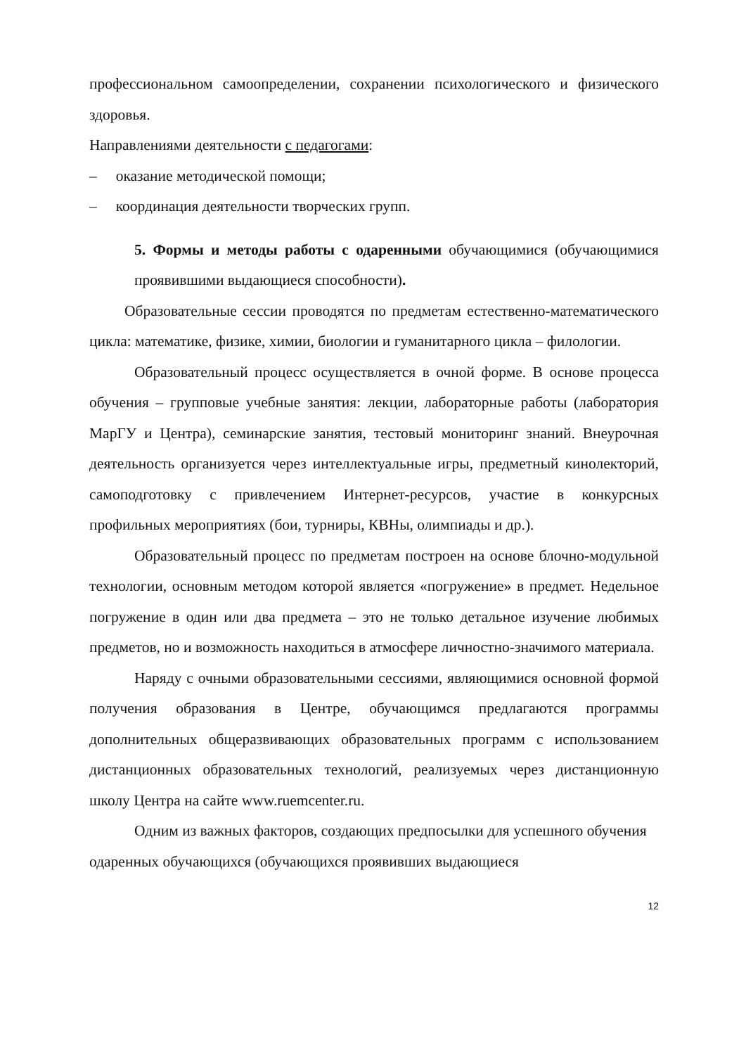профессиональном самоопределении, сохранении психологического и физического здоровья.
Направлениями деятельности с педагогами:
– оказание методической помощи;
– координация деятельности творческих групп.
5. Формы и методы работы с одаренными обучающимися (обучающимися проявившими выдающиеся способности).
Образовательные сессии проводятся по предметам естественно-математического цикла: математике, физике, химии, биологии и гуманитарного цикла – филологии.
Образовательный процесс осуществляется в очной форме. В основе процесса обучения – групповые учебные занятия: лекции, лабораторные работы (лаборатория МарГУ и Центра), семинарские занятия, тестовый мониторинг знаний. Внеурочная деятельность организуется через интеллектуальные игры, предметный кинолекторий, самоподготовку с привлечением Интернет-ресурсов, участие в конкурсных профильных мероприятиях (бои, турниры, КВНы, олимпиады и др.).
Образовательный процесс по предметам построен на основе блочно-модульной технологии, основным методом которой является «погружение» в предмет. Недельное погружение в один или два предмета – это не только детальное изучение любимых предметов, но и возможность находиться в атмосфере личностно-значимого материала.
Наряду с очными образовательными сессиями, являющимися основной формой получения образования в Центре, обучающимся предлагаются программы дополнительных общеразвивающих образовательных программ с использованием дистанционных образовательных технологий, реализуемых через дистанционную школу Центра на сайте www.ruemcenter.ru.
Одним из важных факторов, создающих предпосылки для успешного обучения одаренных обучающихся (обучающихся проявивших выдающиеся
12